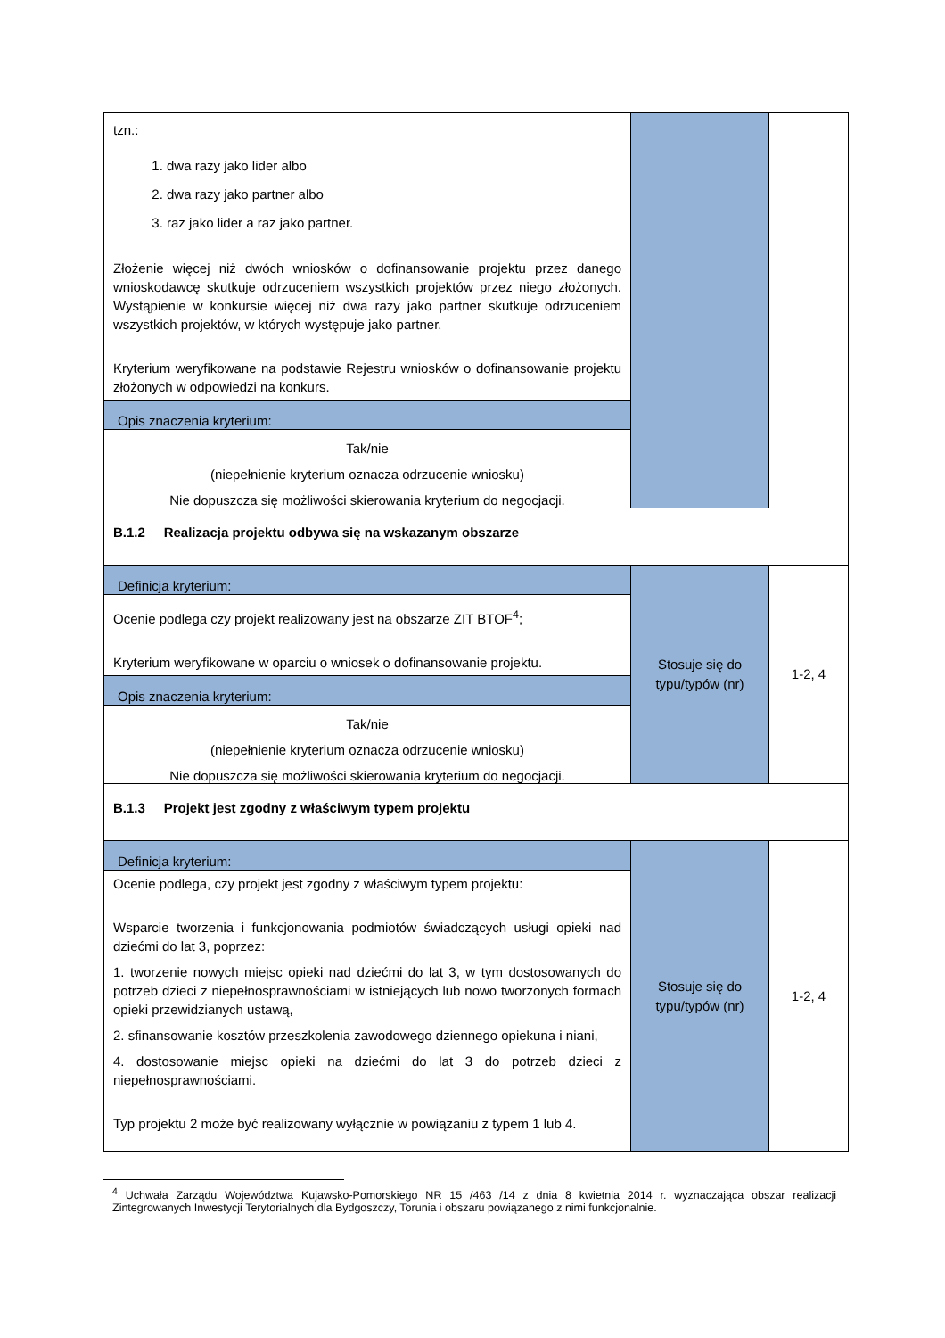| tzn.: 1. dwa razy jako lider albo 2. dwa razy jako partner albo 3. raz jako lider a raz jako partner. Złożenie więcej niż dwóch wniosków o dofinansowanie projektu przez danego wnioskodawcę skutkuje odrzuceniem wszystkich projektów przez niego złożonych. Wystąpienie w konkursie więcej niż dwa razy jako partner skutkuje odrzuceniem wszystkich projektów, w których występuje jako partner. Kryterium weryfikowane na podstawie Rejestru wniosków o dofinansowanie projektu złożonych w odpowiedzi na konkurs. Opis znaczenia kryterium: Tak/nie (niepełnienie kryterium oznacza odrzucenie wniosku) Nie dopuszcza się możliwości skierowania kryterium do negocjacji. | | |
| B.1.2 Realizacja projektu odbywa się na wskazanym obszarze | | |
| Definicja kryterium: Ocenie podlega czy projekt realizowany jest na obszarze ZIT BTOF<sup>4</sup>; Kryterium weryfikowane w oparciu o wniosek o dofinansowanie projektu. Opis znaczenia kryterium: Tak/nie (niepełnienie kryterium oznacza odrzucenie wniosku) Nie dopuszcza się możliwości skierowania kryterium do negocjacji. | Stosuje się do typu/typów (nr) | 1-2, 4 |
| B.1.3 Projekt jest zgodny z właściwym typem projektu | | |
| Definicja kryterium: Ocenie podlega, czy projekt jest zgodny z właściwym typem projektu: Wsparcie tworzenia i funkcjonowania podmiotów świadczących usługi opieki nad dziećmi do lat 3, poprzez: 1. tworzenie nowych miejsc opieki nad dziećmi do lat 3, w tym dostosowanych do potrzeb dzieci z niepełnosprawnościami w istniejących lub nowo tworzonych formach opieki przewidzianych ustawą, 2. sfinansowanie kosztów przeszkolenia zawodowego dziennego opiekuna i niani, 4. dostosowanie miejsc opieki na dziećmi do lat 3 do potrzeb dzieci z niepełnosprawnościami. Typ projektu 2 może być realizowany wyłącznie w powiązaniu z typem 1 lub 4. | Stosuje się do typu/typów (nr) | 1-2, 4 |
<sup>4</sup> Uchwała Zarządu Województwa Kujawsko-Pomorskiego NR 15 /463 /14 z dnia 8 kwietnia 2014 r. wyznaczająca obszar realizacji Zintegrowanych Inwestycji Terytorialnych dla Bydgoszczy, Torunia i obszaru powiązanego z nimi funkcjonalnie.